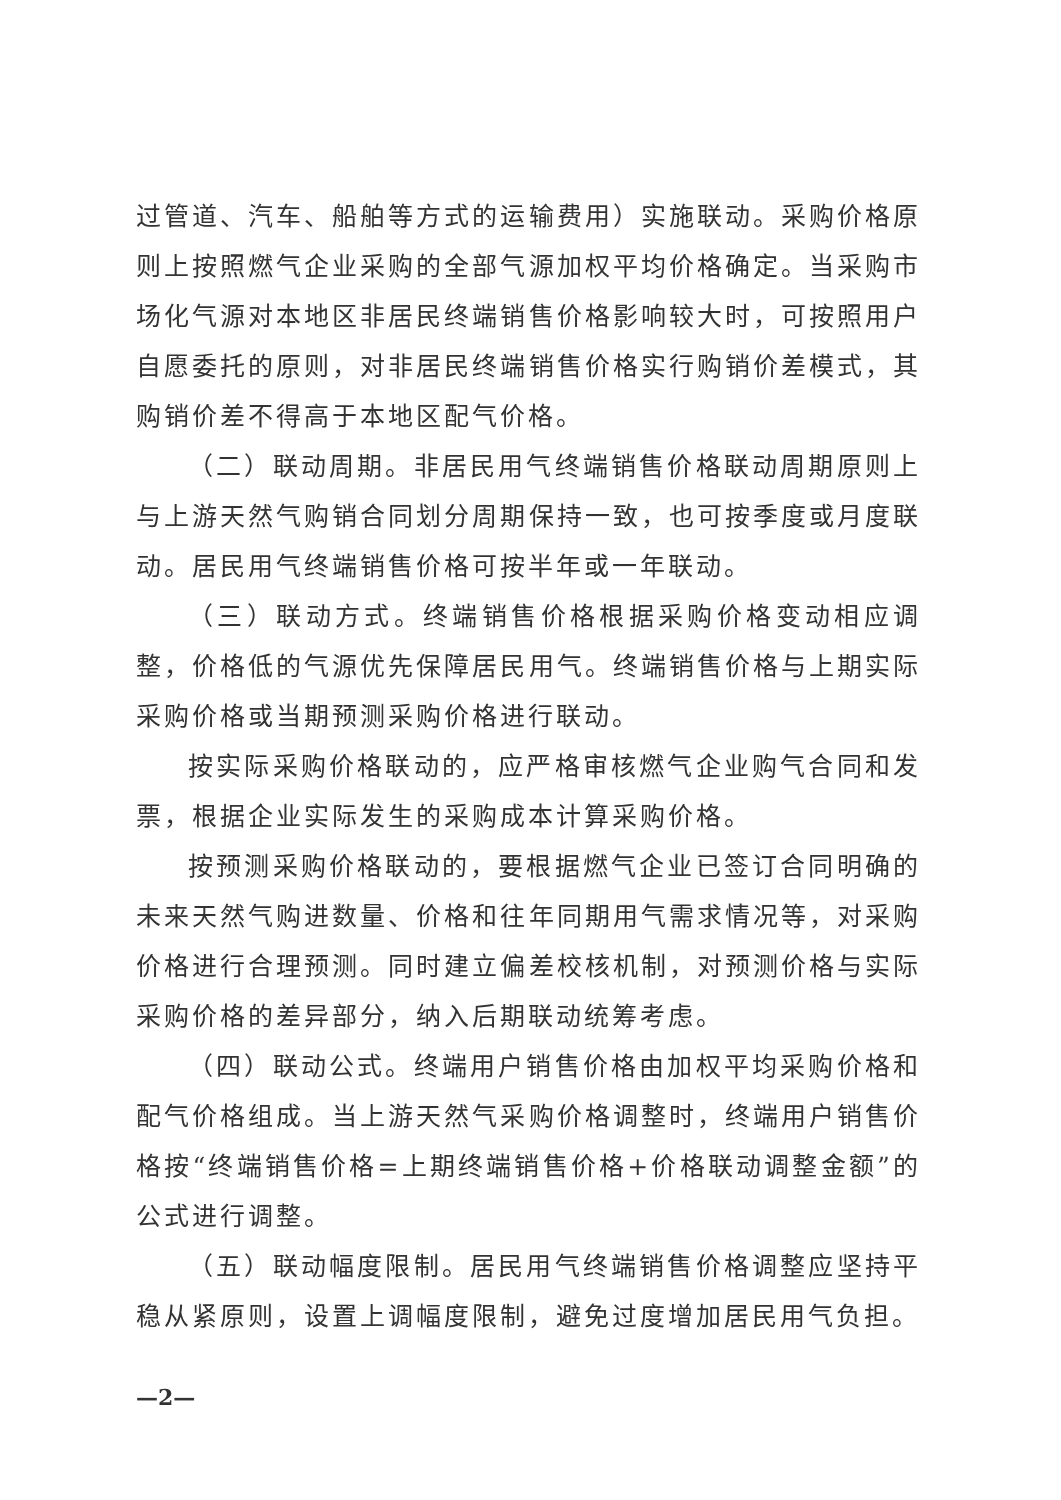过管道、汽车、船舶等方式的运输费用）实施联动。采购价格原则上按照燃气企业采购的全部气源加权平均价格确定。当采购市场化气源对本地区非居民终端销售价格影响较大时，可按照用户自愿委托的原则，对非居民终端销售价格实行购销价差模式，其购销价差不得高于本地区配气价格。
（二）联动周期。非居民用气终端销售价格联动周期原则上与上游天然气购销合同划分周期保持一致，也可按季度或月度联动。居民用气终端销售价格可按半年或一年联动。
（三）联动方式。终端销售价格根据采购价格变动相应调整，价格低的气源优先保障居民用气。终端销售价格与上期实际采购价格或当期预测采购价格进行联动。
按实际采购价格联动的，应严格审核燃气企业购气合同和发票，根据企业实际发生的采购成本计算采购价格。
按预测采购价格联动的，要根据燃气企业已签订合同明确的未来天然气购进数量、价格和往年同期用气需求情况等，对采购价格进行合理预测。同时建立偏差校核机制，对预测价格与实际采购价格的差异部分，纳入后期联动统筹考虑。
（四）联动公式。终端用户销售价格由加权平均采购价格和配气价格组成。当上游天然气采购价格调整时，终端用户销售价格按“终端销售价格=上期终端销售价格+价格联动调整金额”的公式进行调整。
（五）联动幅度限制。居民用气终端销售价格调整应坚持平稳从紧原则，设置上调幅度限制，避免过度增加居民用气负担。
—2—